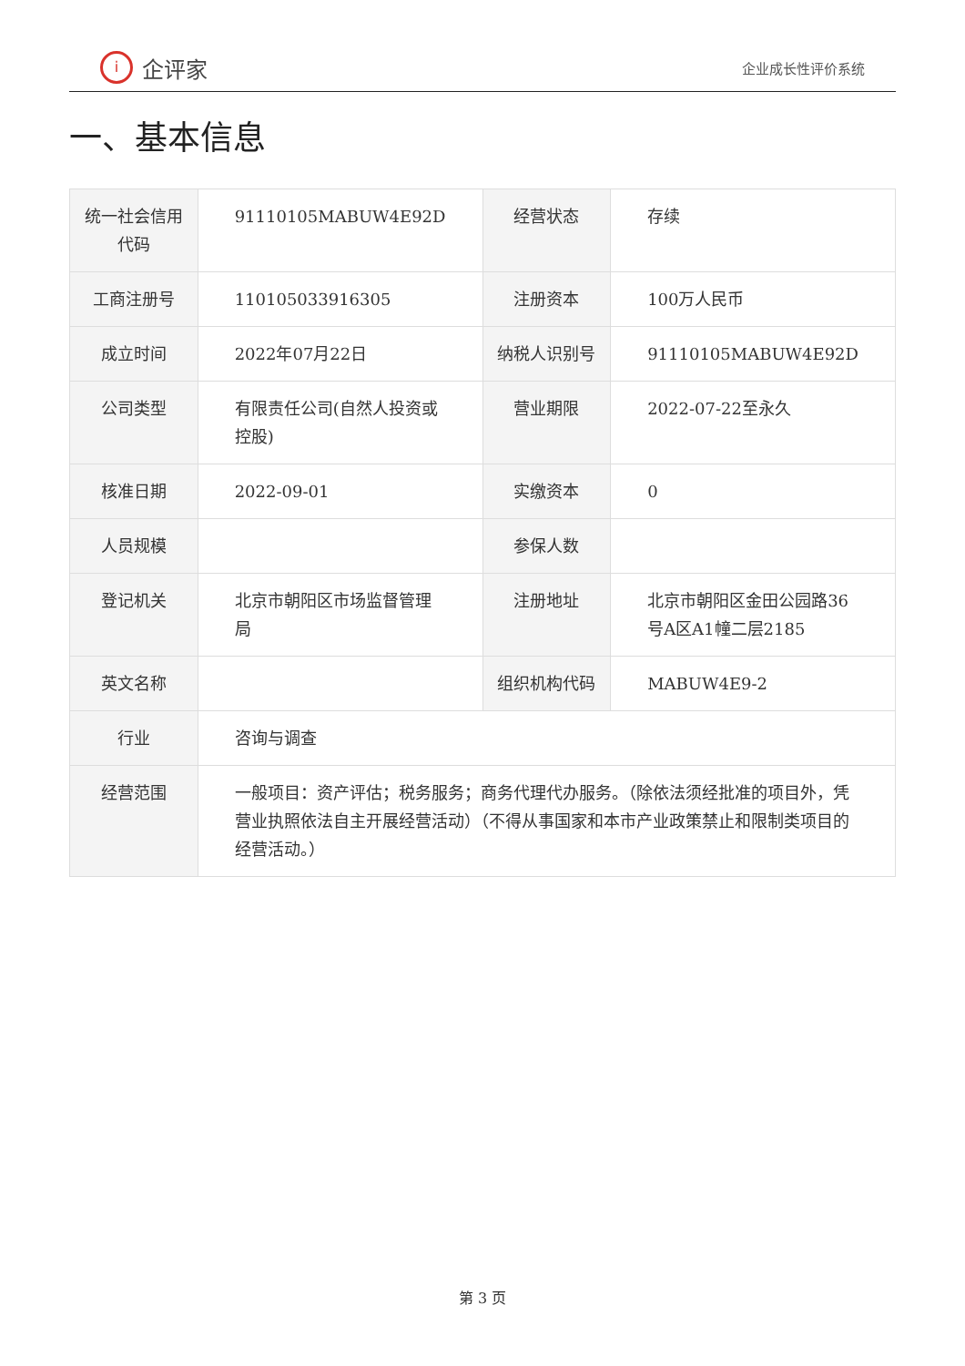i企评家
企业成长性评价系统
一、基本信息
| 统一社会信用代码 | 91110105MABUW4E92D | 经营状态 | 存续 |
| 工商注册号 | 110105033916305 | 注册资本 | 100万人民币 |
| 成立时间 | 2022年07月22日 | 纳税人识别号 | 91110105MABUW4E92D |
| 公司类型 | 有限责任公司(自然人投资或控股) | 营业期限 | 2022-07-22至永久 |
| 核准日期 | 2022-09-01 | 实缴资本 | 0 |
| 人员规模 | | 参保人数 | |
| 登记机关 | 北京市朝阳区市场监督管理局 | 注册地址 | 北京市朝阳区金田公园路36号A区A1幢二层2185 |
| 英文名称 | | 组织机构代码 | MABUW4E9-2 |
| 行业 | 咨询与调查 | | |
| 经营范围 | 一般项目：资产评估；税务服务；商务代理代办服务。（除依法须经批准的项目外，凭营业执照依法自主开展经营活动）（不得从事国家和本市产业政策禁止和限制类项目的经营活动。） | | |
第 3 页